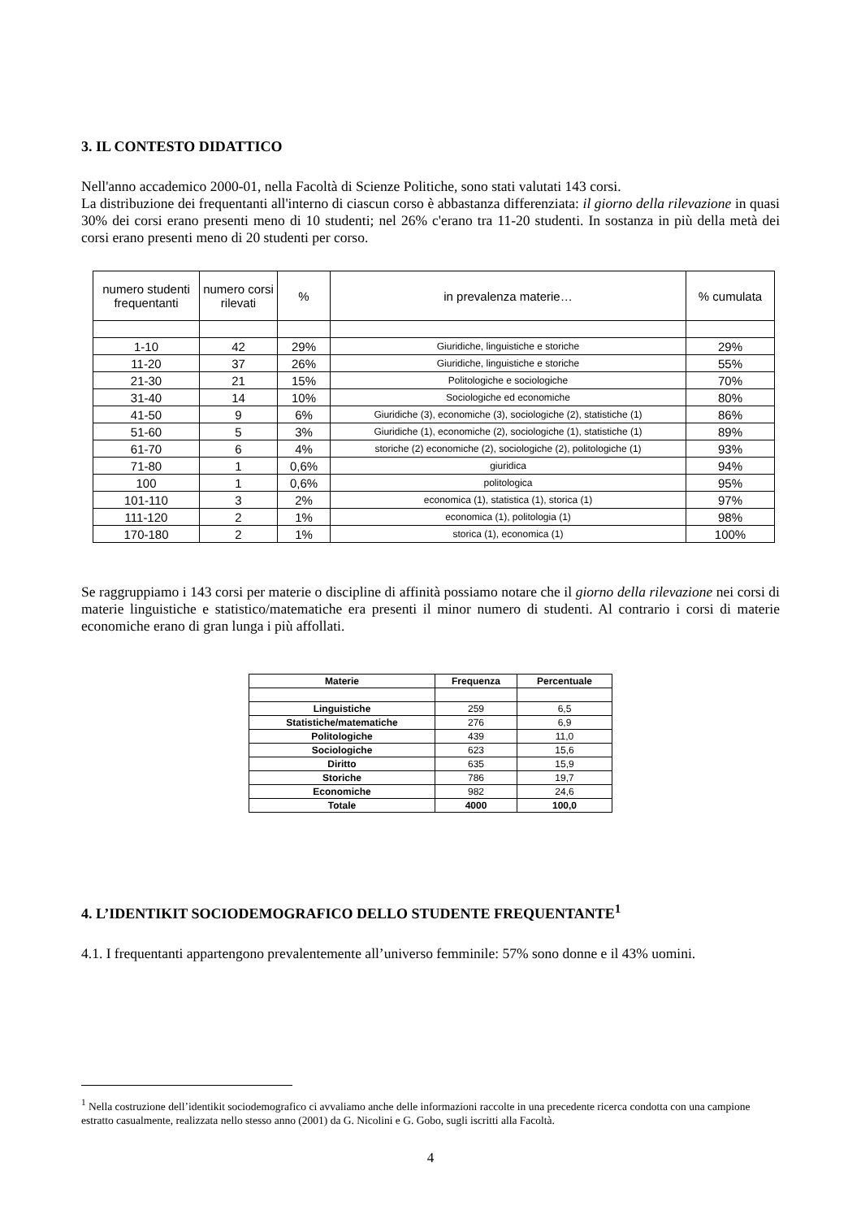3. IL CONTESTO DIDATTICO
Nell'anno accademico 2000-01, nella Facoltà di Scienze Politiche, sono stati valutati 143 corsi.
La distribuzione dei frequentanti all'interno di ciascun corso è abbastanza differenziata: il giorno della rilevazione in quasi 30% dei corsi erano presenti meno di 10 studenti; nel 26% c'erano tra 11-20 studenti. In sostanza in più della metà dei corsi erano presenti meno di 20 studenti per corso.
| numero studenti frequentanti | numero corsi rilevati | % | in prevalenza materie… | % cumulata |
| --- | --- | --- | --- | --- |
| 1-10 | 42 | 29% | Giuridiche, linguistiche e storiche | 29% |
| 11-20 | 37 | 26% | Giuridiche, linguistiche e storiche | 55% |
| 21-30 | 21 | 15% | Politologiche e sociologiche | 70% |
| 31-40 | 14 | 10% | Sociologiche ed economiche | 80% |
| 41-50 | 9 | 6% | Giuridiche (3), economiche (3), sociologiche (2), statistiche (1) | 86% |
| 51-60 | 5 | 3% | Giuridiche (1), economiche (2), sociologiche (1), statistiche (1) | 89% |
| 61-70 | 6 | 4% | storiche (2) economiche (2), sociologiche (2), politologiche (1) | 93% |
| 71-80 | 1 | 0,6% | giuridica | 94% |
| 100 | 1 | 0,6% | politologica | 95% |
| 101-110 | 3 | 2% | economica (1), statistica (1), storica (1) | 97% |
| 111-120 | 2 | 1% | economica (1), politologia (1) | 98% |
| 170-180 | 2 | 1% | storica (1), economica (1) | 100% |
Se raggruppiamo i 143 corsi per materie o discipline di affinità possiamo notare che il giorno della rilevazione nei corsi di materie linguistiche e statistico/matematiche era presenti il minor numero di studenti. Al contrario i corsi di materie economiche erano di gran lunga i più affollati.
| Materie | Frequenza | Percentuale |
| --- | --- | --- |
| Linguistiche | 259 | 6,5 |
| Statistiche/matematiche | 276 | 6,9 |
| Politologiche | 439 | 11,0 |
| Sociologiche | 623 | 15,6 |
| Diritto | 635 | 15,9 |
| Storiche | 786 | 19,7 |
| Economiche | 982 | 24,6 |
| Totale | 4000 | 100,0 |
4. L’IDENTIKIT SOCIODEMOGRAFICO DELLO STUDENTE FREQUENTANTE<sup>1</sup>
4.1. I frequentanti appartengono prevalentemente all’universo femminile: 57% sono donne e il 43% uomini.
<sup>1</sup> Nella costruzione dell’identikit sociodemografico ci avvaliamo anche delle informazioni raccolte in una precedente ricerca condotta con una campione estratto casualmente, realizzata nello stesso anno (2001) da G. Nicolini e G. Gobo, sugli iscritti alla Facoltà.
4